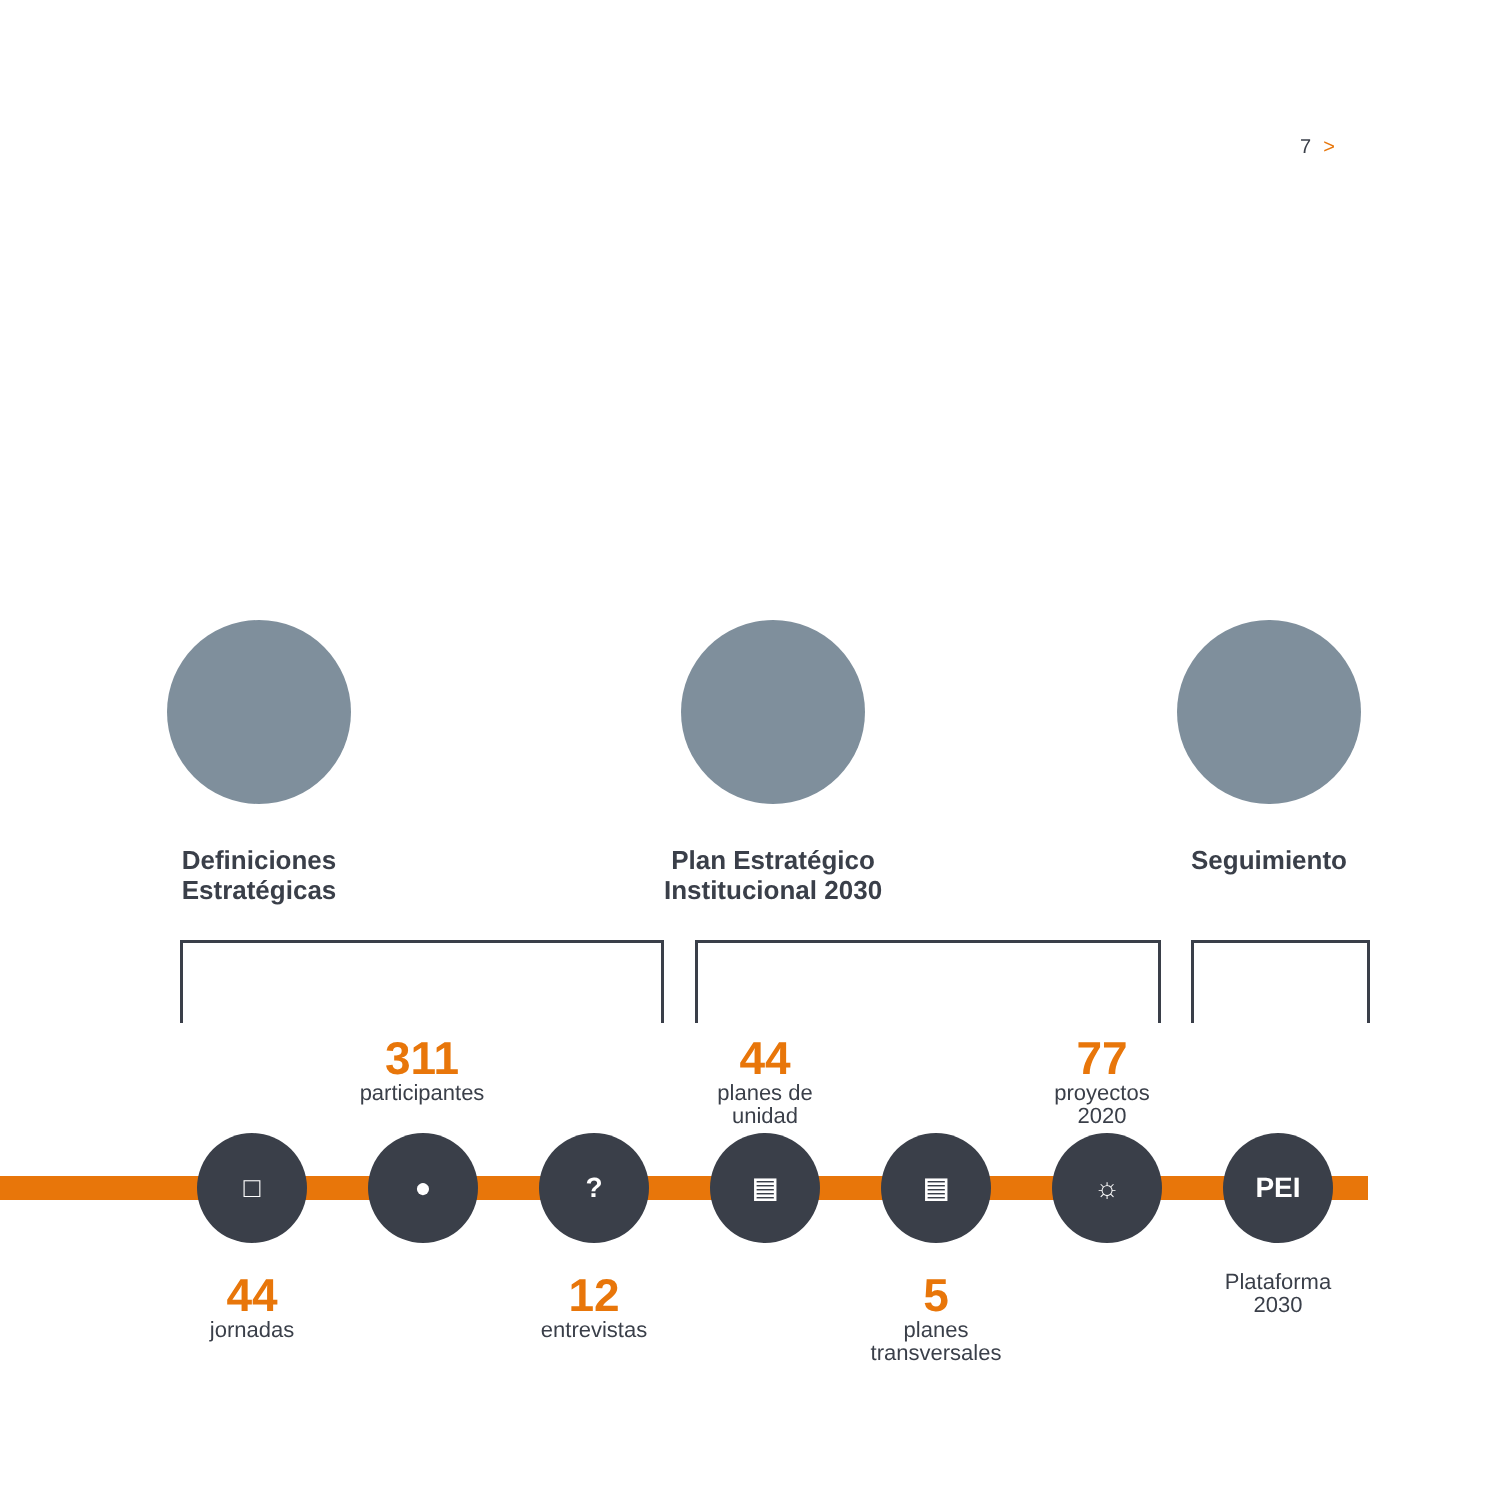7 >
Definiciones
Estratégicas
Plan Estratégico
Institucional 2030
Seguimiento
311
participantes
44
planes de
unidad
77
proyectos
2020
□ ● ? ▤ ▤ ☼ PEI
44
jornadas
12
entrevistas
5
planes
transversales
Plataforma
2030